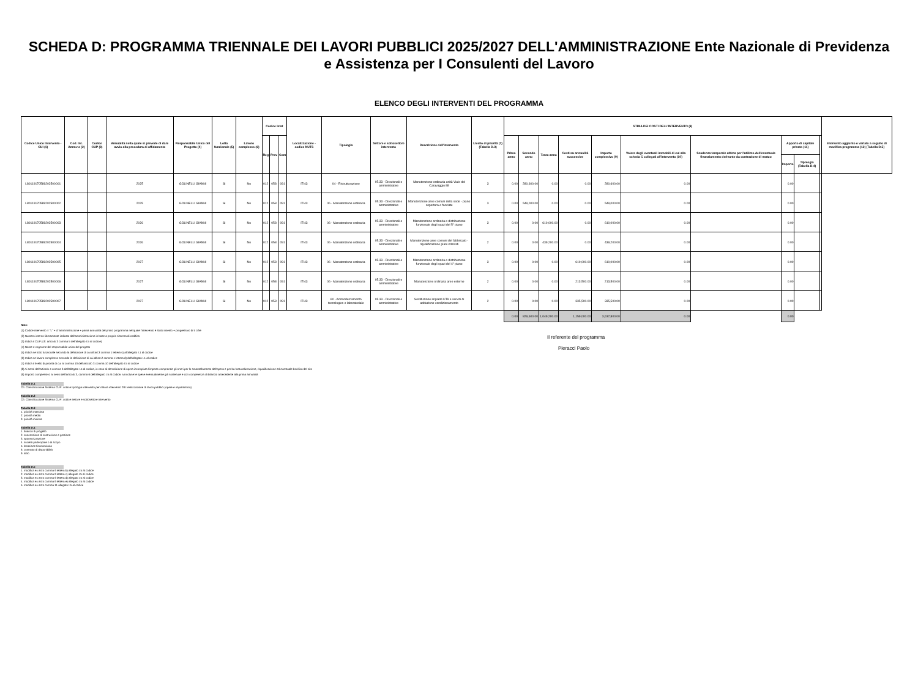SCHEDA D: PROGRAMMA TRIENNALE DEI LAVORI PUBBLICI 2025/2027 DELL'AMMINISTRAZIONE Ente Nazionale di Previdenza e Assistenza per I Consulenti del Lavoro
ELENCO DEGLI INTERVENTI DEL PROGRAMMA
| Codice Unico Intervento - CUI (1) | Cod. Int. Amm.ne (2) | Codice CUP (3) | Annualità nella quale si prevede di dare avvio alla procedura di affidamento | Responsabile Unico del Progetto (4) | Lotto funzionale (5) | Lavoro complesso (6) | Codice Istat | | | Localizzazione - codice NUTS | Tipologia | Settore e sottosettore intervento | Descrizione dell'intervento | Livello di priorità (7) (Tabella D.3) | STIMA DEI COSTI DELL'INTERVENTO (8) | | | | | | | | | | Intervento aggiunto o variato a seguito di modifica programma (12) (Tabella D.5) |
| --- | --- | --- | --- | --- | --- | --- | --- | --- | --- | --- | --- | --- | --- | --- | --- | --- | --- | --- | --- | --- | --- | --- | --- | --- | --- |
| | | | | | | | Reg | Prov | Com | | | | | | Primo anno | Secondo anno | Terzo anno | Costi su annualità successive | Importo complessivo (9) | Valore degli eventuali immobili di cui alla scheda C collegati all'intervento (10) | Scadenza temporale ultima per l'utilizzo dell'eventuale finanziamento derivante da contrazione di mutuo | Apporto di capitale privato (11) | | | |
| | | | | | | | | | | | | | | | | | | | | | | Importo | Tipologia (Tabella D.4) | | |
| L80119170589202500001 | | | 2025 | GOLINELLI GIANNI | Si | No | 012 | 058 | 091 | ITI43 | 04 - Ristrutturazione | 05.33 - Direzionali e amministrative | Manutenzione ordinaria unità Viale del Caravaggio 88 | 3 | 0.00 | 280,600.00 | 0.00 | 0.00 | 280,600.00 | 0.00 | | 0.00 | | | |
| L80119170589202500002 | | | 2025 | GOLINELLI GIANNI | Si | No | 012 | 058 | 091 | ITI43 | 06 - Manutenzione ordinaria | 05.33 - Direzionali e amministrative | Manutenzione aree comuni della sede - piano copertura e facciate | 3 | 0.00 | 549,000.00 | 0.00 | 0.00 | 549,000.00 | 0.00 | | 0.00 | | | |
| L80119170589202500003 | | | 2026 | GOLINELLI GIANNI | Si | No | 012 | 058 | 091 | ITI43 | 06 - Manutenzione ordinaria | 05.33 - Direzionali e amministrative | Manutenzione ordinaria e distribuzione funzionale degli spazi del 5° piano | 3 | 0.00 | 0.00 | 610,000.00 | 0.00 | 610,000.00 | 0.00 | | 0.00 | | | |
| L80119170589202500004 | | | 2026 | GOLINELLI GIANNI | Si | No | 012 | 058 | 091 | ITI43 | 06 - Manutenzione ordinaria | 05.33 - Direzionali e amministrative | Manutenzione aree comuni del fabbricato - riqualificazione piani interrati | 2 | 0.00 | 0.00 | 439,200.00 | 0.00 | 439,200.00 | 0.00 | | 0.00 | | | |
| L80119170589202500005 | | | 2027 | GOLINELLI GIANNI | Si | No | 012 | 058 | 091 | ITI43 | 06 - Manutenzione ordinaria | 05.33 - Direzionali e amministrative | Manutenzione ordinaria e distribuzione funzionale degli spazi del 4° piano | 3 | 0.00 | 0.00 | 0.00 | 610,000.00 | 610,000.00 | 0.00 | | 0.00 | | | |
| L80119170589202500006 | | | 2027 | GOLINELLI GIANNI | Si | No | 012 | 058 | 091 | ITI43 | 06 - Manutenzione ordinaria | 05.33 - Direzionali e amministrative | Manutenzione ordinaria aree esterne | 2 | 0.00 | 0.00 | 0.00 | 213,500.00 | 213,500.00 | 0.00 | | 0.00 | | | |
| L80119170589202500007 | | | 2027 | GOLINELLI GIANNI | Si | No | 012 | 058 | 091 | ITI43 | 60 - Ammodernamento tecnologico e laboratoriale | 05.33 - Direzionali e amministrative | Sostituzione impianti UTA e servizi di adduzione condizionamento | 2 | 0.00 | 0.00 | 0.00 | 335,500.00 | 335,500.00 | 0.00 | | 0.00 | | | |
| | | | | | | | | | | | | | | | 0.00 | 829,600.00 | 1,049,200.00 | 1,159,000.00 | 3,037,800.00 | 0.00 | | 0.00 | | | |
Note:
(1) Codice intervento = "L" + cf amministrazione + prima annualità del primo programma nel quale l'intervento è stato inserito + progressivo di 5 cifre
(2) Numero interno liberamente indicato dall'amministrazione in base a proprio sistema di codifica
(3) Indica il CUP (cfr. articolo 3 comma 5 dell'allegato I.5 al codice)
(4) Nome e cognome del responsabile unico del progetto
(5) Indica se lotto funzionale secondo la definizione di cui all'art.3 comma 1 lettera s) all'allegato I.1 al codice
(6) Indica se lavoro complesso secondo la definizione di cui all'art.2 comma 1 lettera d) dell'allegato I.1 al codice
(7) Indica il livello di priorità di cui al comma 10 dell'articolo 3 comma 10 dell'allegato I.5 al codice
(8) Ai sensi dell'articolo 4 comma 6 dell'allegato I.5 al codice, in caso di demolizione di opera incompiuta l'importo comprende gli oneri per lo smantellamento dell'opera e per la rinaturalizzazione, riqualificazione ed eventuale bonifica del sito
(9) Importo complessivo ai sensi dell'articolo 3, comma 6 dell'allegato I.5 al codice, ivi incluse le spese eventualmente già sostenute e con competenza di bilancio antecedente alla prima annualità
Tabella D.1
Cfr. Classificazione Sistema CUP: codice tipologia intervento per natura intervento 03= realizzazione di lavori pubblici (opere e impiantistica)
Tabella D.2
Cfr. Classificazione Sistema CUP: codice settore e sottosettore intervento
Tabella D.3
1. priorità massima
2. priorità media
3. priorità minima
Tabella D.4
1. finanza di progetto
2. concessione di costruzione e gestione
3. sponsorizzazione
4. società partecipate o di scopo
5. locazione finananziaria
6. contratto di disponibilità
9. altro
Tabella D.5
1. modifica ex art.5 comma 9 lettera b) allegato I.5 al codice
2. modifica ex art.5 comma 9 lettera c) allegato I.5 al codice
3. modifica ex art.5 comma 9 lettera d) allegato I.5 al codice
4. modifica ex art.5 comma 9 lettera e) allegato I.5 al codice
5. modifica ex art.5 comma 11 allegato I.5 al codice
Il referente del programma
Pieracci Paolo